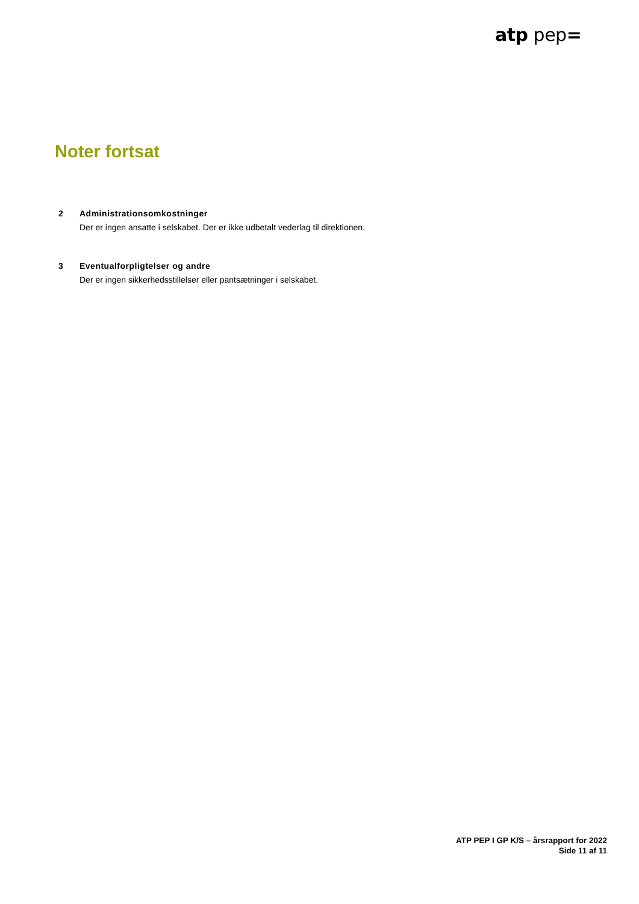atp pep=
Noter fortsat
2 Administrationsomkostninger
Der er ingen ansatte i selskabet. Der er ikke udbetalt vederlag til direktionen.
3 Eventualforpligtelser og andre
Der er ingen sikkerhedsstillelser eller pantsætninger i selskabet.
ATP PEP I GP K/S – årsrapport for 2022
Side 11 af 11